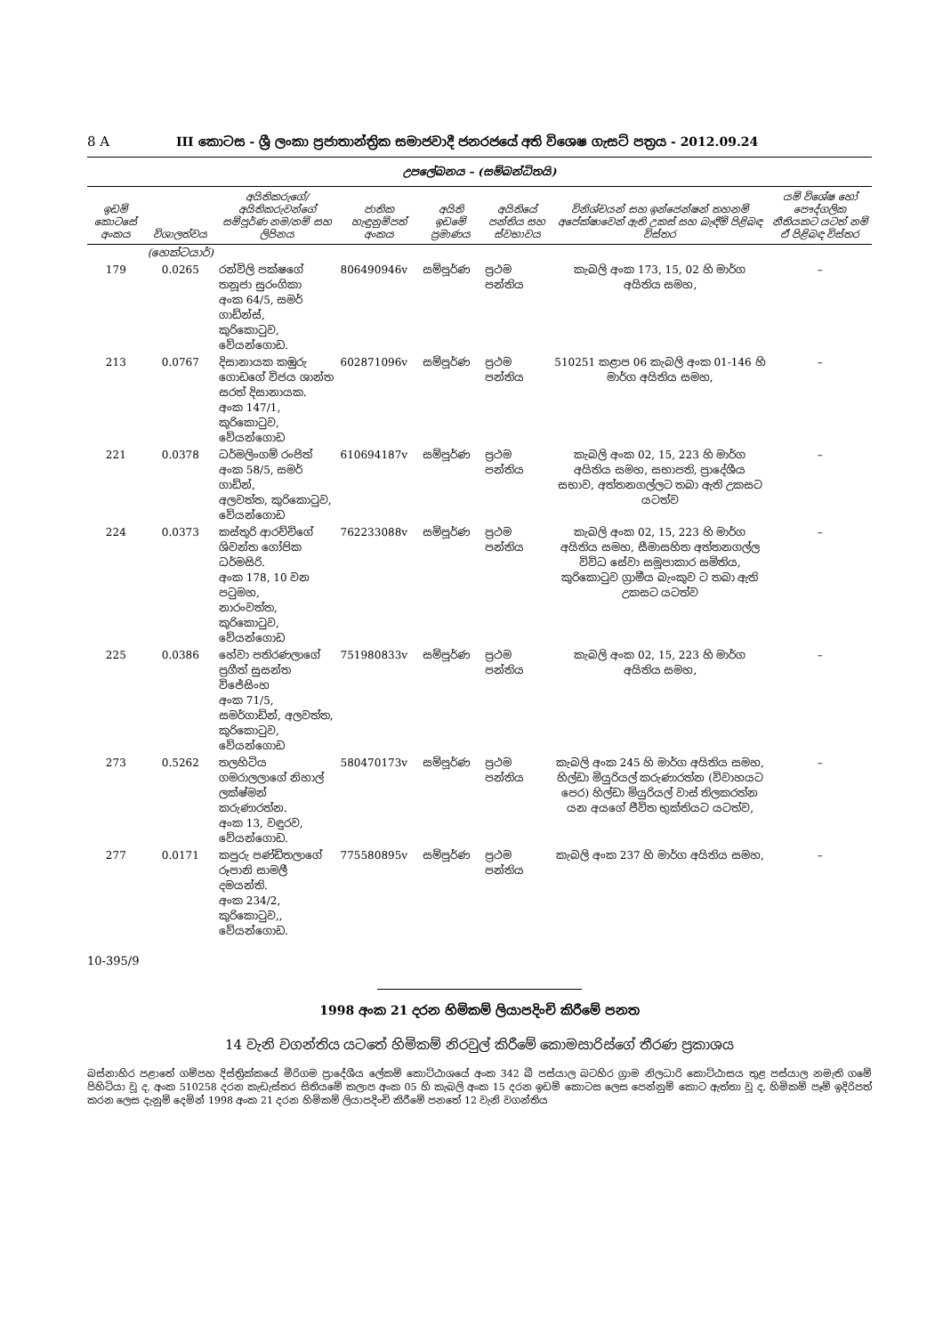8 A III කොටස - ශ්‍රී ලංකා ප්‍රජාතාන්ත්‍රික සමාජවාදී ජනරජයේ අති විශෙෂ ගැසට් පත්‍රය - 2012.09.24
උපලේඛනය – (සම්බන්ධිතයි)
| ඉඩම් කොටසේ අංකය | විශාලත්වය | අයිතිකරුගේ/අයිතිකරුවන්ගේ සම්පූර්ණ නම/නම් සහ ලිපිනය | ජාතික හැඳුනුම්පත් අංකය | අයිති ඉඩමේ ප්‍රමාණය | අයිතියේ පන්තිය සහ ස්වභාවය | විනිශ්චයන් සහ ඉන්ජෙන්ෂන් තහනම් අපේක්ෂාවෙන් ඇති උකස් සහ බැඳීම් පිළිබඳ විස්තර | යම් විශේෂ හෝ පෞද්ගලික නීතියකට යටත් නම් ඒ පිළිබඳ විස්තර |
| --- | --- | --- | --- | --- | --- | --- | --- |
| | (හෙක්ටයාර්) | | | | | | |
| 179 | 0.0265 | රන්විලි පක්ෂගේ තනූජා සුරංගිකා අංක 64/5, සමර් ගාඩ්න්ස්, කුරිකොටුව, වේයන්ගොඩ. | 806490946v | සම්පූර්ණ | ප්‍රථම පන්තිය | කැබලි අංක 173, 15, 02 හි මාර්ග අයිතිය සමහ, | – |
| 213 | 0.0767 | දිසානායක කඹුරු ගොඩගේ විජය ශාන්ත සරත් දිසානායක. අංක 147/1, කුරිකොටුව, වේයන්ගොඩ | 602871096v | සම්පූර්ණ | ප්‍රථම පන්තිය | 510251 කළාප 06 කැබලි අංක 01-146 හි මාර්ග අයිතිය සමහ, | – |
| 221 | 0.0378 | ධර්මලිංගම් රංජිත් අංක 58/5, සමර් ගාඩ්න්, අලවත්ත, කුරිකොටුව, වේයන්ගොඩ | 610694187v | සම්පූර්ණ | ප්‍රථම පන්තිය | කැබලි අංක 02, 15, 223 හි මාර්ග අයිතිය සමහ, සභාපති, ප්‍රාදේශීය සභාව, අත්තනගල්ලට තබා ඇති උකසට යටත්ව | – |
| 224 | 0.0373 | කස්තුරි ආරච්චිගේ ශිවන්ත ගෝපික ධර්මසිරි. අංක 178, 10 වන පටුමහ, නාරංවත්ත, කුරිකොටුව, වේයන්ගොඩ | 762233088v | සම්පූර්ණ | ප්‍රථම පන්තිය | කැබලි අංක 02, 15, 223 හි මාර්ග අයිතිය සමහ, සීමාසහිත අත්තනගල්ල විවිධ සේවා සමූපාකාර සමිතිය, කුරිකොටුව ග්‍රාමීය බැංකුව ට තබා ඇති උකසට යටත්ව | – |
| 225 | 0.0386 | හේවා පතිරණලාගේ ප්‍රගීත් සුසන්ත විජේසිංහ අංක 71/5, සමර්ගාඩ්න්, අලවත්ත, කුරිකොටුව, වේයන්ගොඩ | 751980833v | සම්පූර්ණ | ප්‍රථම පන්තිය | කැබලි අංක 02, 15, 223 හි මාර්ග අයිතිය සමහ, | – |
| 273 | 0.5262 | තලහිටිය ගමරාලලාගේ නිහාල් ලක්ෂ්මන් කරුණාරත්න. අංක 13, වඳුරව, වේයන්ගොඩ. | 580470173v | සම්පූර්ණ | ප්‍රථම පන්තිය | කැබලි අංක 245 හි මාර්ග අයිතිය සමහ, හිල්ඩා මියුරියල් කරුණාරත්න (විවාහයට පෙර) හිල්ඩා මියුරියල් වාස් තිලකරත්න යන අයගේ ජීවිත භුක්තියට යටත්ව, | – |
| 277 | 0.0171 | කපුරු පණ්ඩිතලාගේ රූපානි සාමලී දමයන්ති. අංක 234/2, කුරිකොටුව,, වේයන්ගොඩ. | 775580895v | සම්පූර්ණ | ප්‍රථම පන්තිය | කැබලි අංක 237 හි මාර්ග අයිතිය සමහ, | – |
10-395/9
1998 අංක 21 දරන හිමිකම් ලියාපදිංචි කිරීමේ පනත
14 වැනි වගන්තිය යටතේ හිමිකම් නිරවුල් කිරීමේ කොමසාරිස්ගේ තීරණ ප්‍රකාශය
බස්නාහිර පළාතේ ගම්පහ දිස්ත්‍රික්කයේ මීරිගම ප්‍රාදේශීය ලේකම් කොට්ඨාශයේ අංක 342 බී පස්යාල බටහිර ග්‍රාම නිලධාරි කොට්ඨාසය තුළ පස්යාල නමැති ගමේ පිහිටියා වූ ද, අංක 510258 දරන කැඩැස්තර සිතියමේ කලාප අංක 05 හි කැබලි අංක 15 දරන ඉඩම් කොටස ලෙස පෙන්නුම් කොට ඇත්තා වූ ද, හිමිකම් පෑම් ඉදිරිපත් කරන ලෙස දැනුම් දෙමින් 1998 අංක 21 දරන හිමිකම් ලියාපදිංචි කිරීමේ පනතේ 12 වැනි වගන්තිය